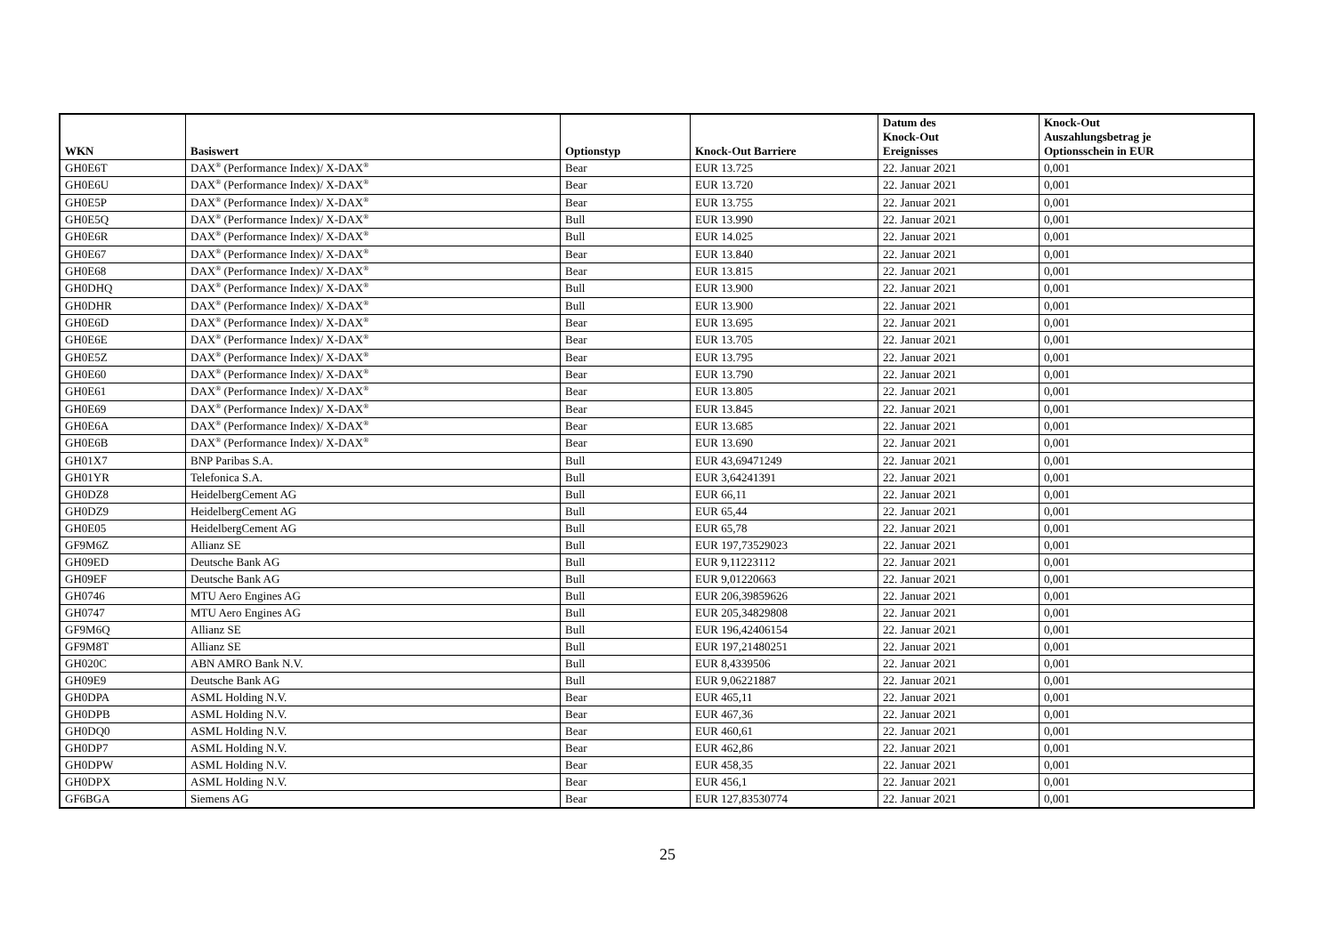| WKN | Basiswert | Optionstyp | Knock-Out Barriere | Datum des Knock-Out Ereignisses | Knock-Out Auszahlungsbetrag je Optionsschein in EUR |
| --- | --- | --- | --- | --- | --- |
| GH0E6T | DAX<sup>®</sup> (Performance Index)/ X-DAX<sup>®</sup> | Bear | EUR 13.725 | 22. Januar 2021 | 0,001 |
| GH0E6U | DAX<sup>®</sup> (Performance Index)/ X-DAX<sup>®</sup> | Bear | EUR 13.720 | 22. Januar 2021 | 0,001 |
| GH0E5P | DAX<sup>®</sup> (Performance Index)/ X-DAX<sup>®</sup> | Bear | EUR 13.755 | 22. Januar 2021 | 0,001 |
| GH0E5Q | DAX<sup>®</sup> (Performance Index)/ X-DAX<sup>®</sup> | Bull | EUR 13.990 | 22. Januar 2021 | 0,001 |
| GH0E6R | DAX<sup>®</sup> (Performance Index)/ X-DAX<sup>®</sup> | Bull | EUR 14.025 | 22. Januar 2021 | 0,001 |
| GH0E67 | DAX<sup>®</sup> (Performance Index)/ X-DAX<sup>®</sup> | Bear | EUR 13.840 | 22. Januar 2021 | 0,001 |
| GH0E68 | DAX<sup>®</sup> (Performance Index)/ X-DAX<sup>®</sup> | Bear | EUR 13.815 | 22. Januar 2021 | 0,001 |
| GH0DHQ | DAX<sup>®</sup> (Performance Index)/ X-DAX<sup>®</sup> | Bull | EUR 13.900 | 22. Januar 2021 | 0,001 |
| GH0DHR | DAX<sup>®</sup> (Performance Index)/ X-DAX<sup>®</sup> | Bull | EUR 13.900 | 22. Januar 2021 | 0,001 |
| GH0E6D | DAX<sup>®</sup> (Performance Index)/ X-DAX<sup>®</sup> | Bear | EUR 13.695 | 22. Januar 2021 | 0,001 |
| GH0E6E | DAX<sup>®</sup> (Performance Index)/ X-DAX<sup>®</sup> | Bear | EUR 13.705 | 22. Januar 2021 | 0,001 |
| GH0E5Z | DAX<sup>®</sup> (Performance Index)/ X-DAX<sup>®</sup> | Bear | EUR 13.795 | 22. Januar 2021 | 0,001 |
| GH0E60 | DAX<sup>®</sup> (Performance Index)/ X-DAX<sup>®</sup> | Bear | EUR 13.790 | 22. Januar 2021 | 0,001 |
| GH0E61 | DAX<sup>®</sup> (Performance Index)/ X-DAX<sup>®</sup> | Bear | EUR 13.805 | 22. Januar 2021 | 0,001 |
| GH0E69 | DAX<sup>®</sup> (Performance Index)/ X-DAX<sup>®</sup> | Bear | EUR 13.845 | 22. Januar 2021 | 0,001 |
| GH0E6A | DAX<sup>®</sup> (Performance Index)/ X-DAX<sup>®</sup> | Bear | EUR 13.685 | 22. Januar 2021 | 0,001 |
| GH0E6B | DAX<sup>®</sup> (Performance Index)/ X-DAX<sup>®</sup> | Bear | EUR 13.690 | 22. Januar 2021 | 0,001 |
| GH01X7 | BNP Paribas S.A. | Bull | EUR 43,69471249 | 22. Januar 2021 | 0,001 |
| GH01YR | Telefonica S.A. | Bull | EUR 3,64241391 | 22. Januar 2021 | 0,001 |
| GH0DZ8 | HeidelbergCement AG | Bull | EUR 66,11 | 22. Januar 2021 | 0,001 |
| GH0DZ9 | HeidelbergCement AG | Bull | EUR 65,44 | 22. Januar 2021 | 0,001 |
| GH0E05 | HeidelbergCement AG | Bull | EUR 65,78 | 22. Januar 2021 | 0,001 |
| GF9M6Z | Allianz SE | Bull | EUR 197,73529023 | 22. Januar 2021 | 0,001 |
| GH09ED | Deutsche Bank AG | Bull | EUR 9,11223112 | 22. Januar 2021 | 0,001 |
| GH09EF | Deutsche Bank AG | Bull | EUR 9,01220663 | 22. Januar 2021 | 0,001 |
| GH0746 | MTU Aero Engines AG | Bull | EUR 206,39859626 | 22. Januar 2021 | 0,001 |
| GH0747 | MTU Aero Engines AG | Bull | EUR 205,34829808 | 22. Januar 2021 | 0,001 |
| GF9M6Q | Allianz SE | Bull | EUR 196,42406154 | 22. Januar 2021 | 0,001 |
| GF9M8T | Allianz SE | Bull | EUR 197,21480251 | 22. Januar 2021 | 0,001 |
| GH020C | ABN AMRO Bank N.V. | Bull | EUR 8,4339506 | 22. Januar 2021 | 0,001 |
| GH09E9 | Deutsche Bank AG | Bull | EUR 9,06221887 | 22. Januar 2021 | 0,001 |
| GH0DPA | ASML Holding N.V. | Bear | EUR 465,11 | 22. Januar 2021 | 0,001 |
| GH0DPB | ASML Holding N.V. | Bear | EUR 467,36 | 22. Januar 2021 | 0,001 |
| GH0DQ0 | ASML Holding N.V. | Bear | EUR 460,61 | 22. Januar 2021 | 0,001 |
| GH0DP7 | ASML Holding N.V. | Bear | EUR 462,86 | 22. Januar 2021 | 0,001 |
| GH0DPW | ASML Holding N.V. | Bear | EUR 458,35 | 22. Januar 2021 | 0,001 |
| GH0DPX | ASML Holding N.V. | Bear | EUR 456,1 | 22. Januar 2021 | 0,001 |
| GF6BGA | Siemens AG | Bear | EUR 127,83530774 | 22. Januar 2021 | 0,001 |
25